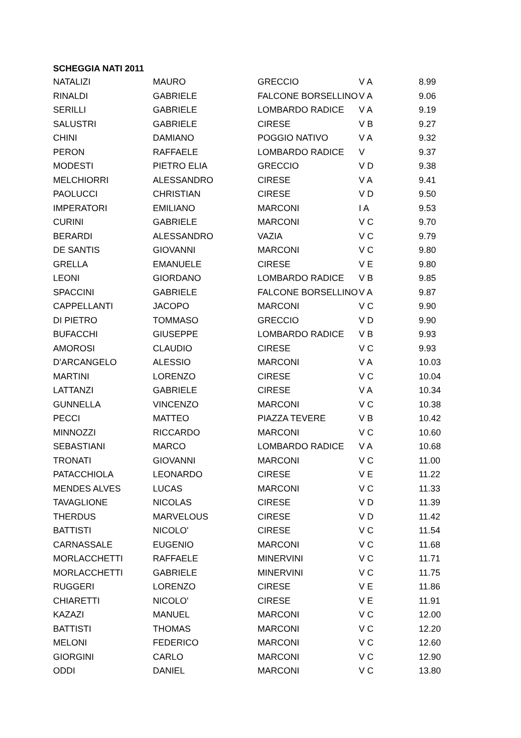SCHEGGIA NATI 2011
| NATALIZI | MAURO | GRECCIO | V A | 8.99 |
| RINALDI | GABRIELE | FALCONE BORSELLINO | V A | 9.06 |
| SERILLI | GABRIELE | LOMBARDO RADICE | V A | 9.19 |
| SALUSTRI | GABRIELE | CIRESE | V B | 9.27 |
| CHINI | DAMIANO | POGGIO NATIVO | V A | 9.32 |
| PERON | RAFFAELE | LOMBARDO RADICE | V | 9.37 |
| MODESTI | PIETRO ELIA | GRECCIO | V D | 9.38 |
| MELCHIORRI | ALESSANDRO | CIRESE | V A | 9.41 |
| PAOLUCCI | CHRISTIAN | CIRESE | V D | 9.50 |
| IMPERATORI | EMILIANO | MARCONI | I A | 9.53 |
| CURINI | GABRIELE | MARCONI | V C | 9.70 |
| BERARDI | ALESSANDRO | VAZIA | V C | 9.79 |
| DE SANTIS | GIOVANNI | MARCONI | V C | 9.80 |
| GRELLA | EMANUELE | CIRESE | V E | 9.80 |
| LEONI | GIORDANO | LOMBARDO RADICE | V B | 9.85 |
| SPACCINI | GABRIELE | FALCONE BORSELLINO | V A | 9.87 |
| CAPPELLANTI | JACOPO | MARCONI | V C | 9.90 |
| DI PIETRO | TOMMASO | GRECCIO | V D | 9.90 |
| BUFACCHI | GIUSEPPE | LOMBARDO RADICE | V B | 9.93 |
| AMOROSI | CLAUDIO | CIRESE | V C | 9.93 |
| D'ARCANGELO | ALESSIO | MARCONI | V A | 10.03 |
| MARTINI | LORENZO | CIRESE | V C | 10.04 |
| LATTANZI | GABRIELE | CIRESE | V A | 10.34 |
| GUNNELLA | VINCENZO | MARCONI | V C | 10.38 |
| PECCI | MATTEO | PIAZZA TEVERE | V B | 10.42 |
| MINNOZZI | RICCARDO | MARCONI | V C | 10.60 |
| SEBASTIANI | MARCO | LOMBARDO RADICE | V A | 10.68 |
| TRONATI | GIOVANNI | MARCONI | V C | 11.00 |
| PATACCHIOLA | LEONARDO | CIRESE | V E | 11.22 |
| MENDES ALVES | LUCAS | MARCONI | V C | 11.33 |
| TAVAGLIONE | NICOLAS | CIRESE | V D | 11.39 |
| THERDUS | MARVELOUS | CIRESE | V D | 11.42 |
| BATTISTI | NICOLO' | CIRESE | V C | 11.54 |
| CARNASSALE | EUGENIO | MARCONI | V C | 11.68 |
| MORLACCHETTI | RAFFAELE | MINERVINI | V C | 11.71 |
| MORLACCHETTI | GABRIELE | MINERVINI | V C | 11.75 |
| RUGGERI | LORENZO | CIRESE | V E | 11.86 |
| CHIARETTI | NICOLO' | CIRESE | V E | 11.91 |
| KAZAZI | MANUEL | MARCONI | V C | 12.00 |
| BATTISTI | THOMAS | MARCONI | V C | 12.20 |
| MELONI | FEDERICO | MARCONI | V C | 12.60 |
| GIORGINI | CARLO | MARCONI | V C | 12.90 |
| ODDI | DANIEL | MARCONI | V C | 13.80 |